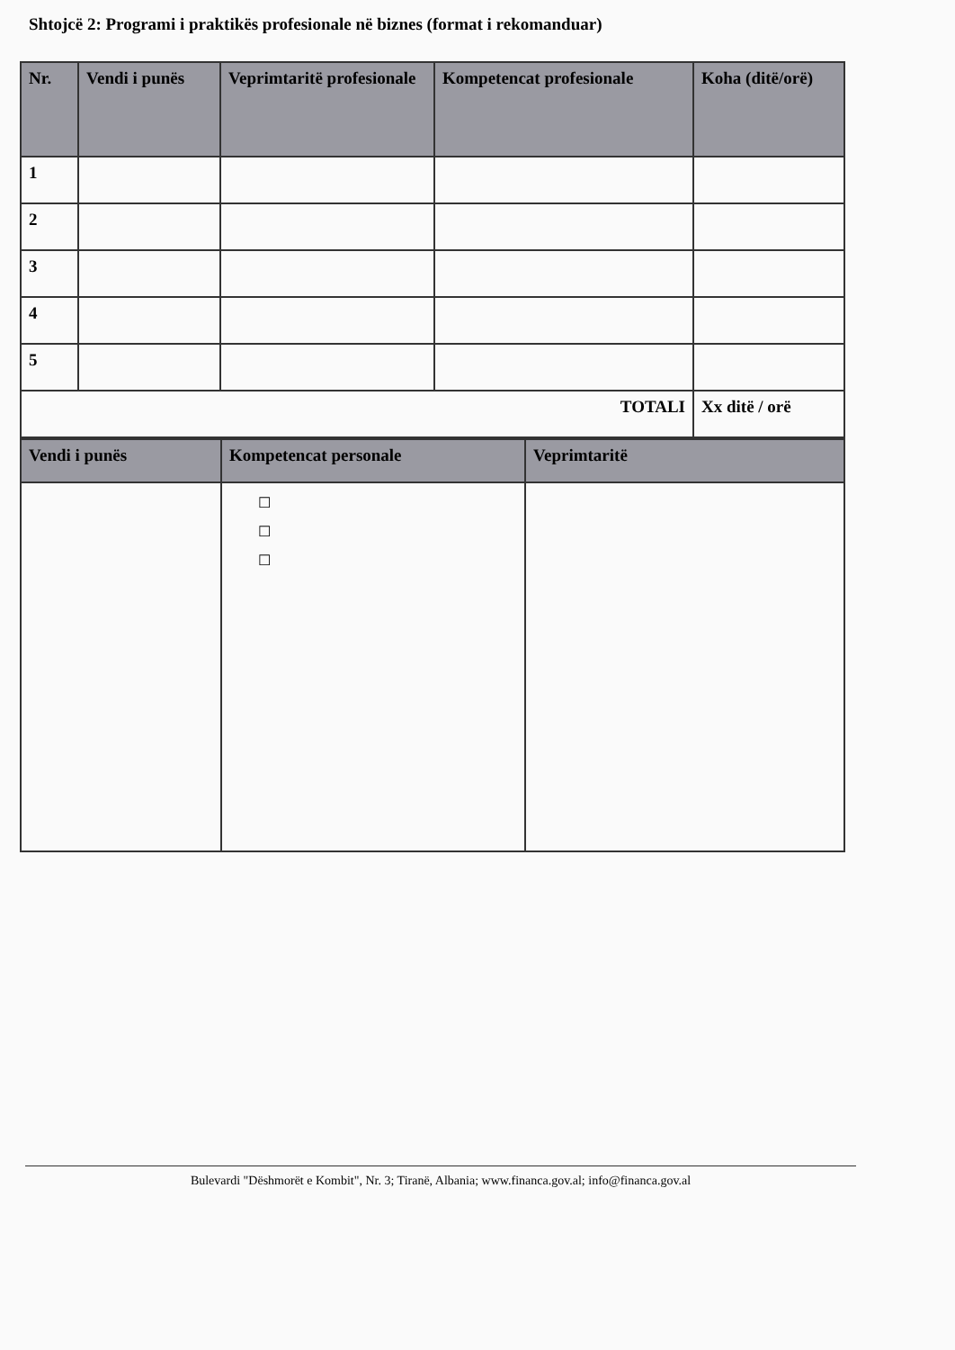Shtojcë 2: Programi i praktikës profesionale në biznes (format i rekomanduar)
| Nr. | Vendi i punës | Veprimtaritë profesionale | Kompetencat profesionale | Koha (ditë/orë) |
| --- | --- | --- | --- | --- |
| 1 | | | | |
| 2 | | | | |
| 3 | | | | |
| 4 | | | | |
| 5 | | | | |
| TOTALI | | | | Xx ditë / orë |
| Vendi i punës | Kompetencat personale | Veprimtaritë |
| --- | --- | --- |
| | ☐ ☐ ☐ | |
Bulevardi "Dëshmorët e Kombit", Nr. 3; Tiranë, Albania; www.financa.gov.al; info@financa.gov.al